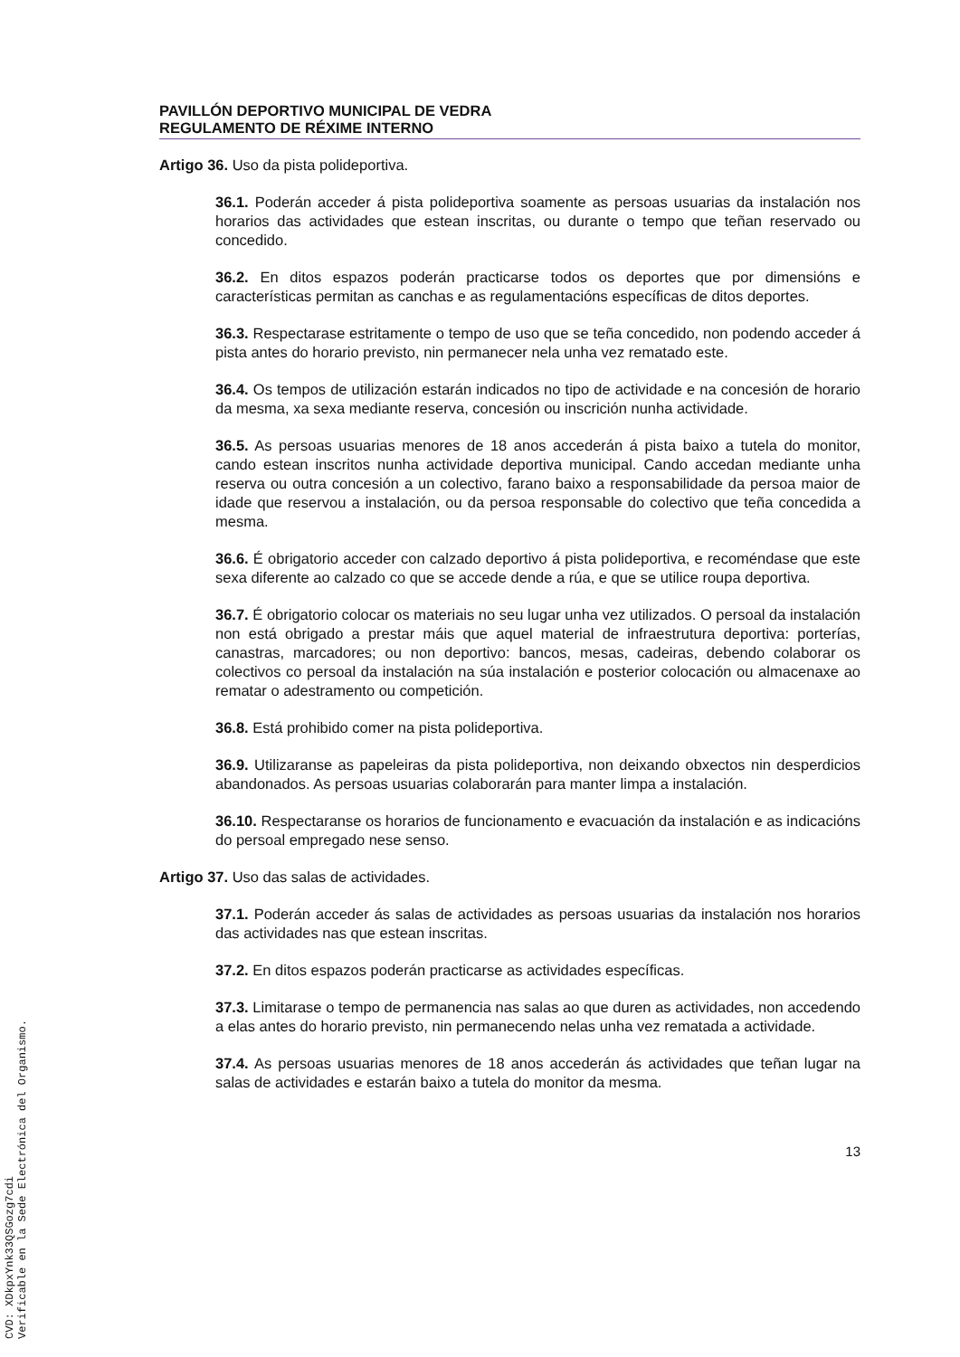PAVILLÓN DEPORTIVO MUNICIPAL DE VEDRA
REGULAMENTO DE RÉXIME INTERNO
Artigo 36. Uso da pista polideportiva.
36.1. Poderán acceder á pista polideportiva soamente as persoas usuarias da instalación nos horarios das actividades que estean inscritas, ou durante o tempo que teñan reservado ou concedido.
36.2. En ditos espazos poderán practicarse todos os deportes que por dimensións e características permitan as canchas e as regulamentacións específicas de ditos deportes.
36.3. Respectarase estritamente o tempo de uso que se teña concedido, non podendo acceder á pista antes do horario previsto, nin permanecer nela unha vez rematado este.
36.4. Os tempos de utilización estarán indicados no tipo de actividade e na concesión de horario da mesma, xa sexa mediante reserva, concesión ou inscrición nunha actividade.
36.5. As persoas usuarias menores de 18 anos accederán á pista baixo a tutela do monitor, cando estean inscritos nunha actividade deportiva municipal. Cando accedan mediante unha reserva ou outra concesión a un colectivo, farano baixo a responsabilidade da persoa maior de idade que reservou a instalación, ou da persoa responsable do colectivo que teña concedida a mesma.
36.6. É obrigatorio acceder con calzado deportivo á pista polideportiva, e recoméndase que este sexa diferente ao calzado co que se accede dende a rúa, e que se utilice roupa deportiva.
36.7. É obrigatorio colocar os materiais no seu lugar unha vez utilizados. O persoal da instalación non está obrigado a prestar máis que aquel material de infraestrutura deportiva: porterías, canastras, marcadores; ou non deportivo: bancos, mesas, cadeiras, debendo colaborar os colectivos co persoal da instalación na súa instalación e posterior colocación ou almacenaxe ao rematar o adestramento ou competición.
36.8. Está prohibido comer na pista polideportiva.
36.9. Utilizaranse as papeleiras da pista polideportiva, non deixando obxectos nin desperdicios abandonados. As persoas usuarias colaborarán para manter limpa a instalación.
36.10. Respectaranse os horarios de funcionamento e evacuación da instalación e as indicacións do persoal empregado nese senso.
Artigo 37. Uso das salas de actividades.
37.1. Poderán acceder ás salas de actividades as persoas usuarias da instalación nos horarios das actividades nas que estean inscritas.
37.2. En ditos espazos poderán practicarse as actividades específicas.
37.3. Limitarase o tempo de permanencia nas salas ao que duren as actividades, non accedendo a elas antes do horario previsto, nin permanecendo nelas unha vez rematada a actividade.
37.4. As persoas usuarias menores de 18 anos accederán ás actividades que teñan lugar na salas de actividades e estarán baixo a tutela do monitor da mesma.
13
CVD: XDkpxYnk33QSGozg7cdi
Verificable en la Sede Electrónica del Organismo.